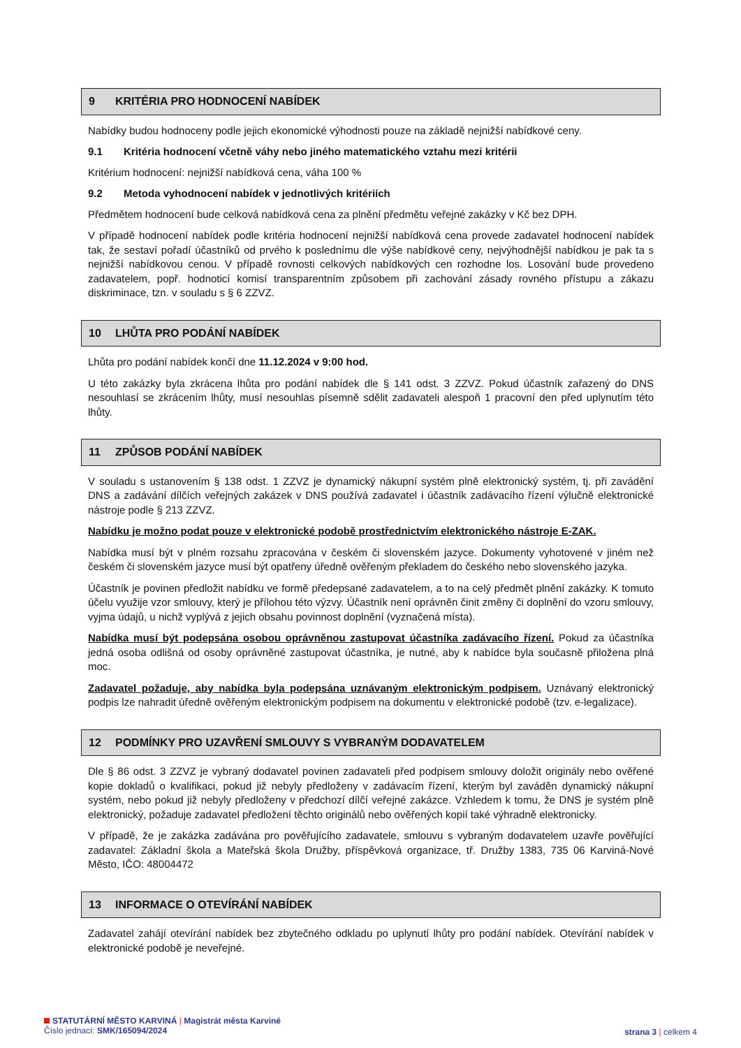9 KRITÉRIA PRO HODNOCENÍ NABÍDEK
Nabídky budou hodnoceny podle jejich ekonomické výhodnosti pouze na základě nejnižší nabídkové ceny.
9.1 Kritéria hodnocení včetně váhy nebo jiného matematického vztahu mezi kritérii
Kritérium hodnocení: nejnižší nabídková cena, váha 100 %
9.2 Metoda vyhodnocení nabídek v jednotlivých kritériích
Předmětem hodnocení bude celková nabídková cena za plnění předmětu veřejné zakázky v Kč bez DPH.
V případě hodnocení nabídek podle kritéria hodnocení nejnižší nabídková cena provede zadavatel hodnocení nabídek tak, že sestaví pořadí účastníků od prvého k poslednímu dle výše nabídkové ceny, nejvýhodnější nabídkou je pak ta s nejnižší nabídkovou cenou. V případě rovnosti celkových nabídkových cen rozhodne los. Losování bude provedeno zadavatelem, popř. hodnoticí komisí transparentním způsobem při zachování zásady rovného přístupu a zákazu diskriminace, tzn. v souladu s § 6 ZZVZ.
10 LHŮTA PRO PODÁNÍ NABÍDEK
Lhůta pro podání nabídek končí dne 11.12.2024 v 9:00 hod.
U této zakázky byla zkrácena lhůta pro podání nabídek dle § 141 odst. 3 ZZVZ. Pokud účastník zařazený do DNS nesouhlasí se zkrácením lhůty, musí nesouhlas písemně sdělit zadavateli alespoň 1 pracovní den před uplynutím této lhůty.
11 ZPŮSOB PODÁNÍ NABÍDEK
V souladu s ustanovením § 138 odst. 1 ZZVZ je dynamický nákupní systém plně elektronický systém, tj. při zavádění DNS a zadávání dílčích veřejných zakázek v DNS používá zadavatel i účastník zadávacího řízení výlučně elektronické nástroje podle § 213 ZZVZ.
Nabídku je možno podat pouze v elektronické podobě prostřednictvím elektronického nástroje E-ZAK.
Nabídka musí být v plném rozsahu zpracována v českém či slovenském jazyce. Dokumenty vyhotovené v jiném než českém či slovenském jazyce musí být opatřeny úředně ověřeným překladem do českého nebo slovenského jazyka.
Účastník je povinen předložit nabídku ve formě předepsané zadavatelem, a to na celý předmět plnění zakázky. K tomuto účelu využije vzor smlouvy, který je přílohou této výzvy. Účastník není oprávněn činit změny či doplnění do vzoru smlouvy, vyjma údajů, u nichž vyplývá z jejich obsahu povinnost doplnění (vyznačená místa).
Nabídka musí být podepsána osobou oprávněnou zastupovat účastníka zadávacího řízení. Pokud za účastníka jedná osoba odlišná od osoby oprávněné zastupovat účastníka, je nutné, aby k nabídce byla současně přiložena plná moc.
Zadavatel požaduje, aby nabídka byla podepsána uznávaným elektronickým podpisem. Uznávaný elektronický podpis lze nahradit úředně ověřeným elektronickým podpisem na dokumentu v elektronické podobě (tzv. e-legalizace).
12 PODMÍNKY PRO UZAVŘENÍ SMLOUVY S VYBRANÝM DODAVATELEM
Dle § 86 odst. 3 ZZVZ je vybraný dodavatel povinen zadavateli před podpisem smlouvy doložit originály nebo ověřené kopie dokladů o kvalifikaci, pokud již nebyly předloženy v zadávacím řízení, kterým byl zaváděn dynamický nákupní systém, nebo pokud již nebyly předloženy v předchozí dílčí veřejné zakázce. Vzhledem k tomu, že DNS je systém plně elektronický, požaduje zadavatel předložení těchto originálů nebo ověřených kopií také výhradně elektronicky.
V případě, že je zakázka zadávána pro pověřujícího zadavatele, smlouvu s vybraným dodavatelem uzavře pověřující zadavatel: Základní škola a Mateřská škola Družby, příspěvková organizace, tř. Družby 1383, 735 06 Karviná-Nové Město, IČO: 48004472
13 INFORMACE O OTEVÍRÁNÍ NABÍDEK
Zadavatel zahájí otevírání nabídek bez zbytečného odkladu po uplynutí lhůty pro podání nabídek. Otevírání nabídek v elektronické podobě je neveřejné.
STATUTÁRNÍ MĚSTO KARVINÁ | Magistrát města Karviné
Číslo jednací: SMK/165094/2024
strana 3 | celkem 4